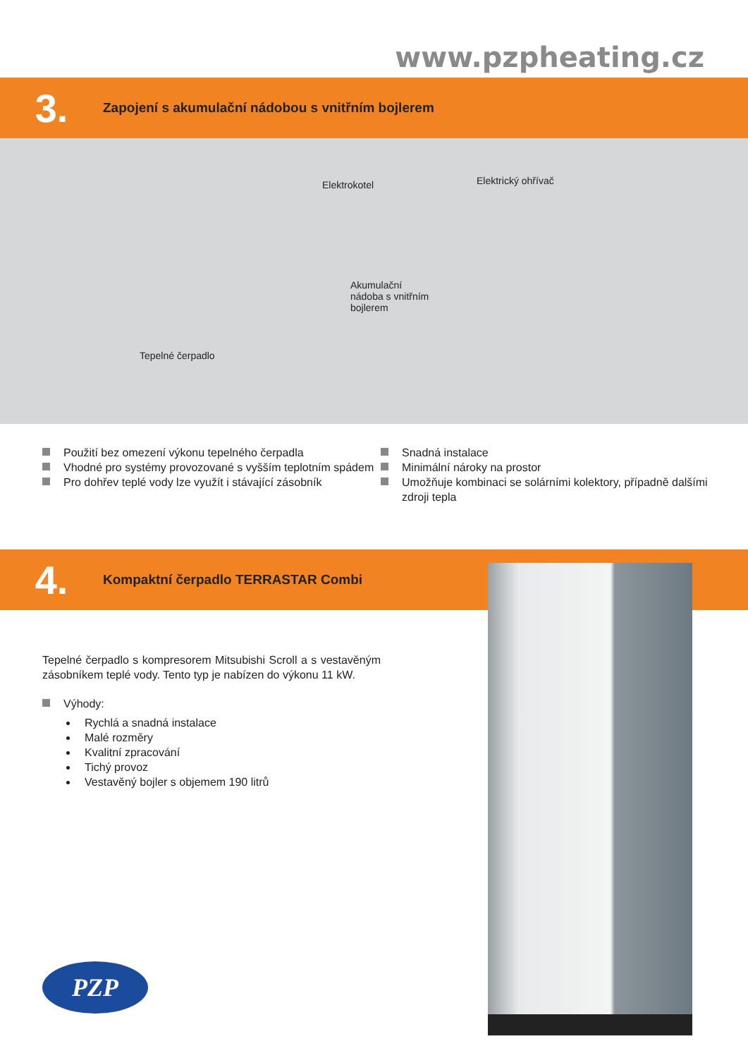www.pzpheating.cz
3.
Zapojení s akumulační nádobou s vnitřním bojlerem
Elektrokotel Elektrický ohřívač
Akumulační
nádoba s vnitřním
bojlerem
Tepelné čerpadlo
Použití bez omezení výkonu tepelného čerpadla
Vhodné pro systémy provozované s vyšším teplotním spádem
Pro dohřev teplé vody lze využít i stávající zásobník
Snadná instalace
Minimální nároky na prostor
Umožňuje kombinaci se solárními kolektory, případně dalšími zdroji tepla
4.
Kompaktní čerpadlo TERRASTAR Combi
Tepelné čerpadlo s kompresorem Mitsubishi Scroll a s vestavěným zásobníkem teplé vody. Tento typ je nabízen do výkonu 11 kW.
Výhody:
Rychlá a snadná instalace
Malé rozměry
Kvalitní zpracování
Tichý provoz
Vestavěný bojler s objemem 190 litrů
PZP